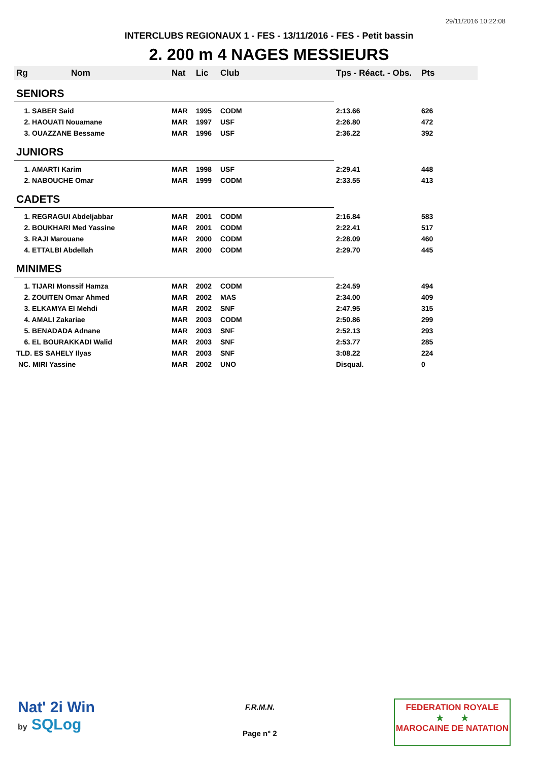29/11/2016 10:22:08
INTERCLUBS REGIONAUX 1 - FES - 13/11/2016 - FES - Petit bassin
2. 200 m 4 NAGES MESSIEURS
| Rg | Nom | Nat | Lic | Club | Tps - Réact. - Obs. | Pts |
| --- | --- | --- | --- | --- | --- | --- |
| SENIORS | | | | | | |
| 1. SABER Said | | MAR | 1995 | CODM | 2:13.66 | 626 |
| 2. HAOUATI Nouamane | | MAR | 1997 | USF | 2:26.80 | 472 |
| 3. OUAZZANE Bessame | | MAR | 1996 | USF | 2:36.22 | 392 |
| JUNIORS | | | | | | |
| 1. AMARTI Karim | | MAR | 1998 | USF | 2:29.41 | 448 |
| 2. NABOUCHE Omar | | MAR | 1999 | CODM | 2:33.55 | 413 |
| CADETS | | | | | | |
| 1. REGRAGUI Abdeljabbar | | MAR | 2001 | CODM | 2:16.84 | 583 |
| 2. BOUKHARI Med Yassine | | MAR | 2001 | CODM | 2:22.41 | 517 |
| 3. RAJI Marouane | | MAR | 2000 | CODM | 2:28.09 | 460 |
| 4. ETTALBI Abdellah | | MAR | 2000 | CODM | 2:29.70 | 445 |
| MINIMES | | | | | | |
| 1. TIJARI Monssif Hamza | | MAR | 2002 | CODM | 2:24.59 | 494 |
| 2. ZOUITEN Omar Ahmed | | MAR | 2002 | MAS | 2:34.00 | 409 |
| 3. ELKAMYA El Mehdi | | MAR | 2002 | SNF | 2:47.95 | 315 |
| 4. AMALI Zakariae | | MAR | 2003 | CODM | 2:50.86 | 299 |
| 5. BENADADA Adnane | | MAR | 2003 | SNF | 2:52.13 | 293 |
| 6. EL BOURAKKADI Walid | | MAR | 2003 | SNF | 2:53.77 | 285 |
| TLD. ES SAHELY Ilyas | | MAR | 2003 | SNF | 3:08.22 | 224 |
| NC. MIRI Yassine | | MAR | 2002 | UNO | Disqual. | 0 |
Nat' 2i Win
by SQLog
F.R.M.N.
Page n° 2
FEDERATION ROYALE
★ ★
MAROCAINE DE NATATION